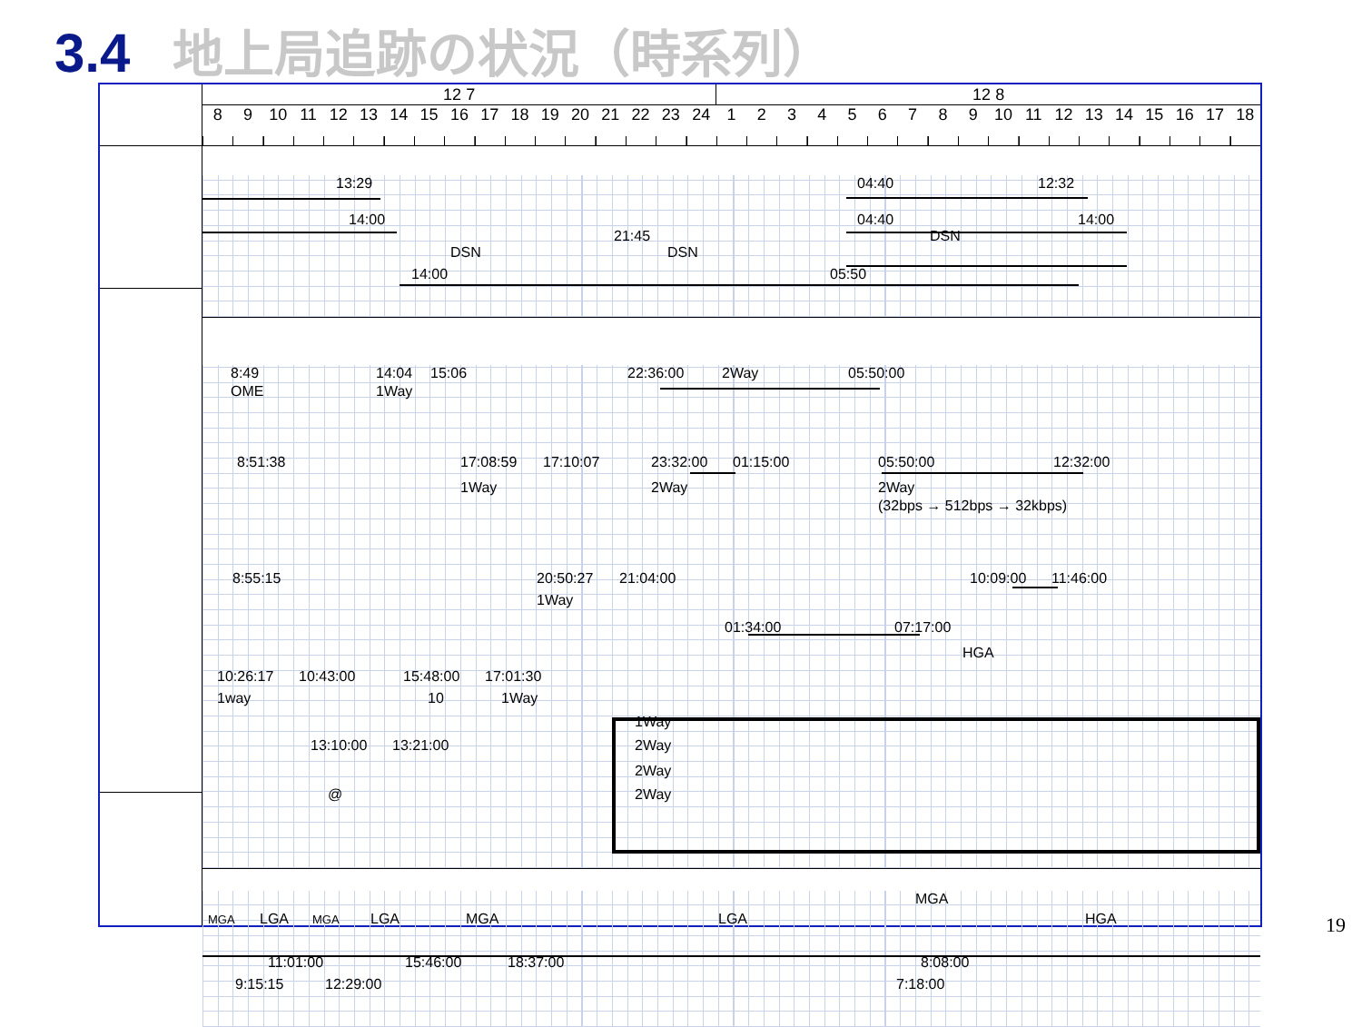3.4 地上局追跡の状況（時系列）
| 12 7 | | | | | | | | | | | | | | | | | 12 8 | | | | | | | | | | | | | | | | | |
| --- | --- | --- | --- | --- | --- | --- | --- | --- | --- | --- | --- | --- | --- | --- | --- | --- | --- | --- | --- | --- | --- | --- | --- | --- | --- | --- | --- | --- | --- | --- | --- | --- | --- | --- |
| 8 | 9 | 10 | 11 | 12 | 13 | 14 | 15 | 16 | 17 | 18 | 19 | 20 | 21 | 22 | 23 | 24 | 1 | 2 | 3 | 4 | 5 | 6 | 7 | 8 | 9 | 10 | 11 | 12 | 13 | 14 | 15 | 16 | 17 | 18 |
13:29 04:40 12:32
14:00 04:40 14:00
21:45 DSN
DSN DSN
14:00 05:50
8:49 14:04 15:06 22:36:00 2Way 05:50:00
OME 1Way
8:51:38 17:08:59 17:10:07 23:32:00 01:15:00 05:50:00 12:32:00
1Way 2Way 2Way
(32bps → 512bps → 32kbps)
8:55:15 20:50:27 21:04:00 10:09:00 11:46:00
1Way
01:34:00 07:17:00
HGA
10:26:17 10:43:00 15:48:00 17:01:30
1way 10 1Way
1Way
13:10:00 13:21:00 2Way
2Way
@ 2Way
MGA
MGA LGA MGA LGA MGA LGA HGA
11:01:00 15:46:00 18:37:00 8:08:00
9:15:15 12:29:00 7:18:00
19